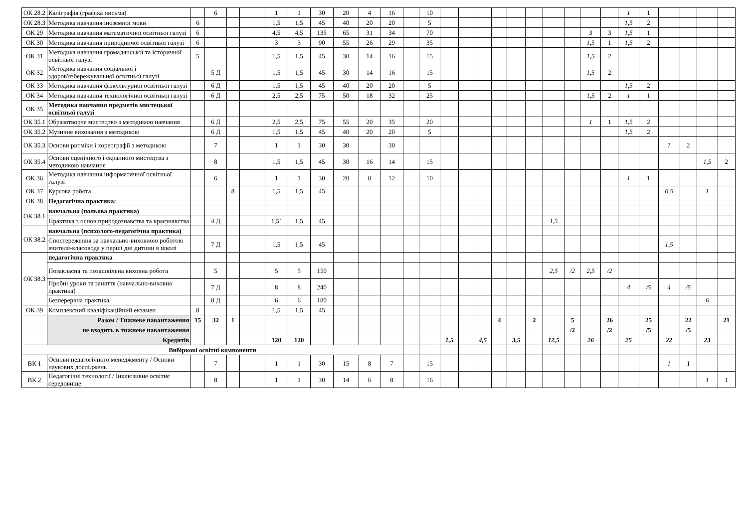| ОК 28.2 | Каліграфія (графіка письма) | | 6 | | | 1 | 1 | 30 | 20 | 4 | 16 | | 10 | | | | | | | | | | | 1 | 1 | | | | |
| ОК 28.3 | Методика навчання іноземної мови | 6 | | | | 1,5 | 1,5 | 45 | 40 | 20 | 20 | | 5 | | | | | | | | | | | 1,5 | 2 | | | | |
| ОК 29 | Методика навчання математичної освітньої галузі | 6 | | | | 4,5 | 4,5 | 135 | 65 | 31 | 34 | | 70 | | | | | | | | | 3 | 3 | 1,5 | 1 | | | | |
| ОК 30 | Методика навчання природничої освітньої галузі | 6 | | | | 3 | 3 | 90 | 55 | 26 | 29 | | 35 | | | | | | | | | 1,5 | 1 | 1,5 | 2 | | | | |
| ОК 31 | Методика навчання громадянської та історичної освітньої галузі | 5 | | | | 1,5 | 1,5 | 45 | 30 | 14 | 16 | | 15 | | | | | | | | | 1,5 | 2 | | | | | | |
| ОК 32 | Методика навчання соціальної і здоров'язбережувальної освітньої галузі | | 5 Д | | | 1,5 | 1,5 | 45 | 30 | 14 | 16 | | 15 | | | | | | | | | 1,5 | 2 | | | | | | |
| ОК 33 | Методика навчання фізкультурної освітньої галузі | | 6 Д | | | 1,5 | 1,5 | 45 | 40 | 20 | 20 | | 5 | | | | | | | | | | | 1,5 | 2 | | | | |
| ОК 34 | Методика навчання технологічної освітньої галузі | | 6 Д | | | 2,5 | 2,5 | 75 | 50 | 18 | 32 | | 25 | | | | | | | | | 1,5 | 2 | 1 | 1 | | | | |
| ОК 35 | Методика навчання предметів мистецької освітньої галузі | | | | | | | | | | | | | | | | | | | | | | | | | | | | |
| ОК 35.1 | Образотворче мистецтво з методикою навчання | | 6 Д | | | 2,5 | 2,5 | 75 | 55 | 20 | 35 | | 20 | | | | | | | | | 1 | 1 | 1,5 | 2 | | | | |
| ОК 35.2 | Музичне виховання з методикою | | 6 Д | | | 1,5 | 1,5 | 45 | 40 | 20 | 20 | | 5 | | | | | | | | | | | 1,5 | 2 | | | | |
| ОК 35.3 | Основи ритміки і хореографії з методикою | | 7 | | | 1 | 1 | 30 | 30 | | 30 | | | | | | | | | | | | | | | 1 | 2 | | |
| ОК 35.4 | Основи сценічного і екранного мистецтва з методикою навчання | | 8 | | | 1,5 | 1,5 | 45 | 30 | 16 | 14 | | 15 | | | | | | | | | | | | | | | 1,5 | 2 |
| ОК 36 | Методика навчання інформатичної освітньої галузі | | 6 | | | 1 | 1 | 30 | 20 | 8 | 12 | | 10 | | | | | | | | | | | 1 | 1 | | | | |
| ОК 37 | Курсова робота | | | 8 | | 1,5 | 1,5 | 45 | | | | | | | | | | | | | | | | | | 0,5 | | 1 | |
| ОК 38 | Педагогічна практика: | | | | | | | | | | | | | | | | | | | | | | | | | | | | |
| ОК 38.1 | навчальна (польова практика) | | | | | | | | | | | | | | | | | | | | | | | | | | | | |
| | Практика з основ природознавства та краєзнавства | | 4 Д | | | 1,5` | 1,5 | 45 | | | | | | | | | | | | 1,5 | | | | | | | | | |
| ОК 38.2 | навчальна (психолого-педагогічна практика) | | | | | | | | | | | | | | | | | | | | | | | | | | | | |
| | Спостереження за навчально-виховною роботою вчителя-класовода у перші дні дитини в школі | | 7 Д | | | 1,5 | 1,5 | 45 | | | | | | | | | | | | | | | | | | 1,5 | | | |
| ОК 38.3 | педагогічна практика | | | | | | | | | | | | | | | | | | | | | | | | | | | | |
| | Позакласна та позашкільна виховна робота | | 5 | | | 5 | 5 | 150 | | | | | | | | | | | | 2,5 | /2 | 2,5 | /2 | | | | | | |
| | Пробні уроки та заняття (навчально-виховна практика) | | 7 Д | | | 8 | 8 | 240 | | | | | | | | | | | | | | | | 4 | /5 | 4 | /5 | | |
| | Безперервна практика | | 8 Д | | | 6 | 6 | 180 | | | | | | | | | | | | | | | | | | | | 6 | |
| ОК 39 | Комплексний кваліфікаційний екзамен | 8 | | | | 1,5 | 1,5 | 45 | | | | | | | | | | | | | | | | | | | | | |
| | Разом / Тижневе навантаження | 15 | 32 | 1 | | | | | | | | | | | | | 4 | | 2 | | 5 | | 26 | | 25 | | 22 | | 21 |
| | не входить в тижневе навантаження | | | | | | | | | | | | | | | | | | | | /2 | | /2 | | /5 | | /5 | | |
| | Кредитів | | | | | 120 | 120 | | | | | | | 1,5 | | 4,5 | | 3,5 | | 12,5 | | 26 | | 25 | | 22 | | 23 | |
| Вибіркові освітні компоненти | | | | | | | | | | | | | | | | | | | | | | | | | | | | | |
| ВК 1 | Основи педагогічного менеджменту / Основи наукових досліджень | | 7 | | | 1 | 1 | 30 | 15 | 8 | 7 | | 15 | | | | | | | | | | | | | 1 | 1 | | |
| ВК 2 | Педагогічні технології / Інклюзивне освітнє середовище | | 8 | | | 1 | 1 | 30 | 14 | 6 | 8 | | 16 | | | | | | | | | | | | | | | 1 | 1 |